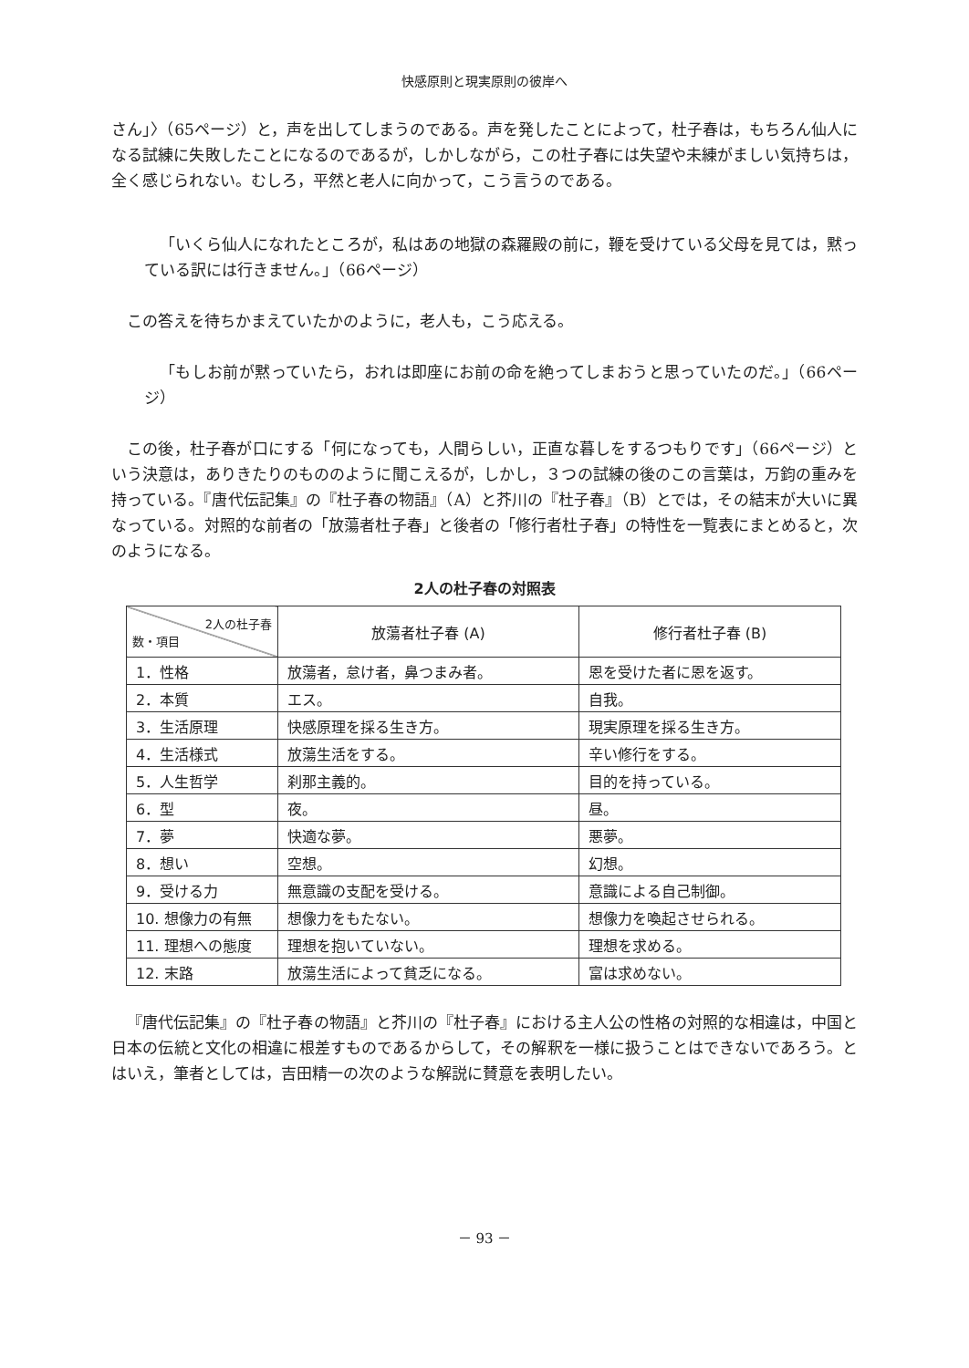快感原則と現実原則の彼岸へ
さん」〉（65ページ）と，声を出してしまうのである。声を発したことによって，杜子春は，もちろん仙人になる試練に失敗したことになるのであるが，しかしながら，この杜子春には失望や未練がましい気持ちは，全く感じられない。むしろ，平然と老人に向かって，こう言うのである。
「いくら仙人になれたところが，私はあの地獄の森羅殿の前に，鞭を受けている父母を見ては，黙っている訳には行きません。」（66ページ）
この答えを待ちかまえていたかのように，老人も，こう応える。
「もしお前が黙っていたら，おれは即座にお前の命を絶ってしまおうと思っていたのだ。」（66ページ）
この後，杜子春が口にする「何になっても，人間らしい，正直な暮しをするつもりです」（66ページ）という決意は，ありきたりのもののように聞こえるが，しかし，３つの試練の後のこの言葉は，万鈞の重みを持っている。『唐代伝記集』の『杜子春の物語』（A）と芥川の『杜子春』（B）とでは，その結末が大いに異なっている。対照的な前者の「放蕩者杜子春」と後者の「修行者杜子春」の特性を一覧表にまとめると，次のようになる。
2人の杜子春の対照表
| 2人の杜子春 数・項目 | 放蕩者杜子春 (A) | 修行者杜子春 (B) |
| --- | --- | --- |
| 1．性格 | 放蕩者，怠け者，鼻つまみ者。 | 恩を受けた者に恩を返す。 |
| 2．本質 | エス。 | 自我。 |
| 3．生活原理 | 快感原理を採る生き方。 | 現実原理を採る生き方。 |
| 4．生活様式 | 放蕩生活をする。 | 辛い修行をする。 |
| 5．人生哲学 | 刹那主義的。 | 目的を持っている。 |
| 6．型 | 夜。 | 昼。 |
| 7．夢 | 快適な夢。 | 悪夢。 |
| 8．想い | 空想。 | 幻想。 |
| 9．受ける力 | 無意識の支配を受ける。 | 意識による自己制御。 |
| 10. 想像力の有無 | 想像力をもたない。 | 想像力を喚起させられる。 |
| 11. 理想への態度 | 理想を抱いていない。 | 理想を求める。 |
| 12. 末路 | 放蕩生活によって貧乏になる。 | 富は求めない。 |
『唐代伝記集』の『杜子春の物語』と芥川の『杜子春』における主人公の性格の対照的な相違は，中国と日本の伝統と文化の相違に根差すものであるからして，その解釈を一様に扱うことはできないであろう。とはいえ，筆者としては，吉田精一の次のような解説に賛意を表明したい。
－ 93 －